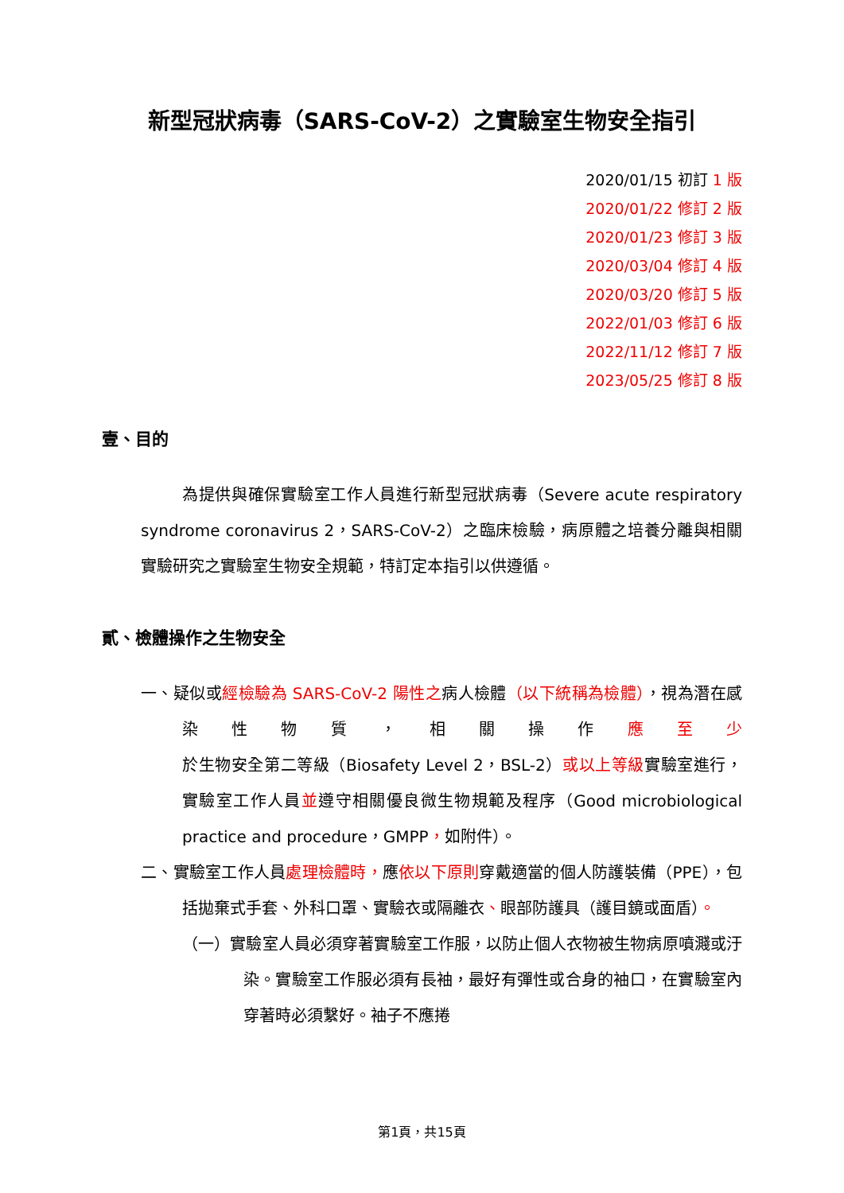新型冠狀病毒（SARS-CoV-2）之實驗室生物安全指引
2020/01/15 初訂 1 版
2020/01/22 修訂 2 版
2020/01/23 修訂 3 版
2020/03/04 修訂 4 版
2020/03/20 修訂 5 版
2022/01/03 修訂 6 版
2022/11/12 修訂 7 版
2023/05/25 修訂 8 版
壹、目的
為提供與確保實驗室工作人員進行新型冠狀病毒（Severe acute respiratory syndrome coronavirus 2，SARS-CoV-2）之臨床檢驗，病原體之培養分離與相關實驗研究之實驗室生物安全規範，特訂定本指引以供遵循。
貳、檢體操作之生物安全
一、疑似或經檢驗為 SARS-CoV-2 陽性之病人檢體（以下統稱為檢體），視為潛在感染性物質，相關操作應至少於生物安全第二等級（Biosafety Level 2，BSL-2）或以上等級實驗室進行，實驗室工作人員並遵守相關優良微生物規範及程序（Good microbiological practice and procedure，GMPP，如附件）。
二、實驗室工作人員處理檢體時，應依以下原則穿戴適當的個人防護裝備（PPE），包括拋棄式手套、外科口罩、實驗衣或隔離衣、眼部防護具（護目鏡或面盾）。
（一）實驗室人員必須穿著實驗室工作服，以防止個人衣物被生物病原噴濺或汙染。實驗室工作服必須有長袖，最好有彈性或合身的袖口，在實驗室內穿著時必須繫好。袖子不應捲
第1頁，共15頁